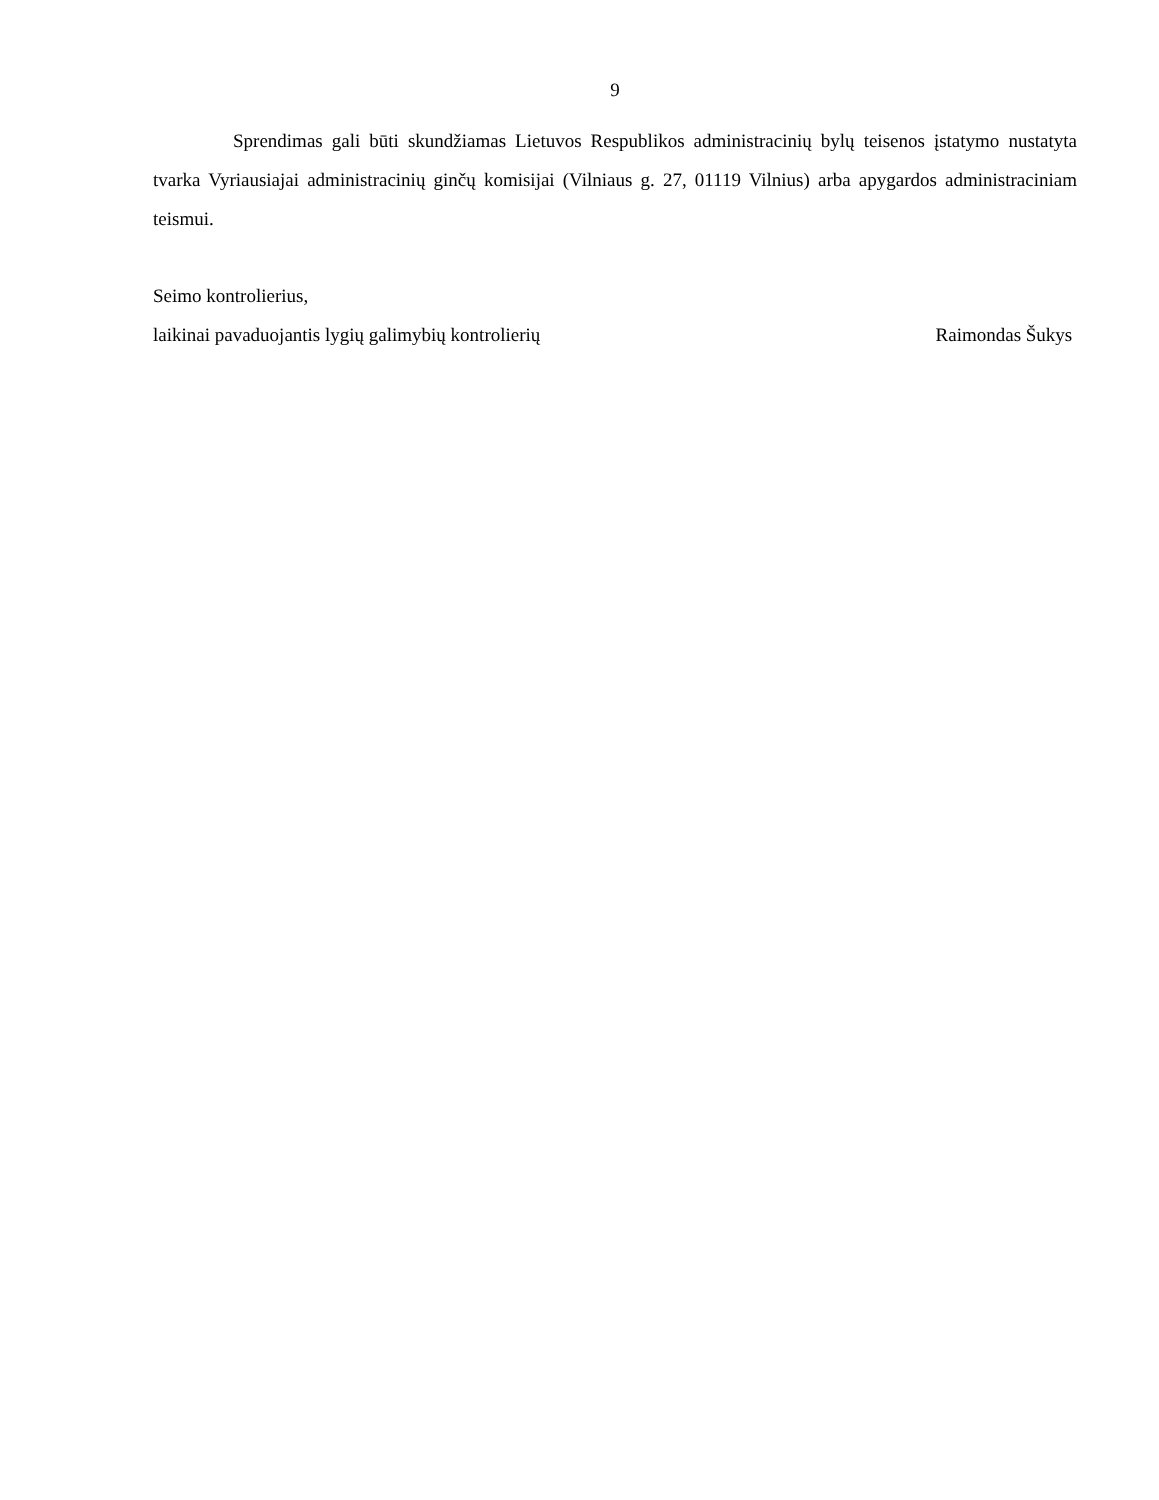9
Sprendimas gali būti skundžiamas Lietuvos Respublikos administracinių bylų teisenos įstatymo nustatyta tvarka Vyriausiajai administracinių ginčų komisijai (Vilniaus g. 27, 01119 Vilnius) arba apygardos administraciniam teismui.
Seimo kontrolierius,
laikinai pavaduojantis lygių galimybių kontrolierių Raimondas Šukys